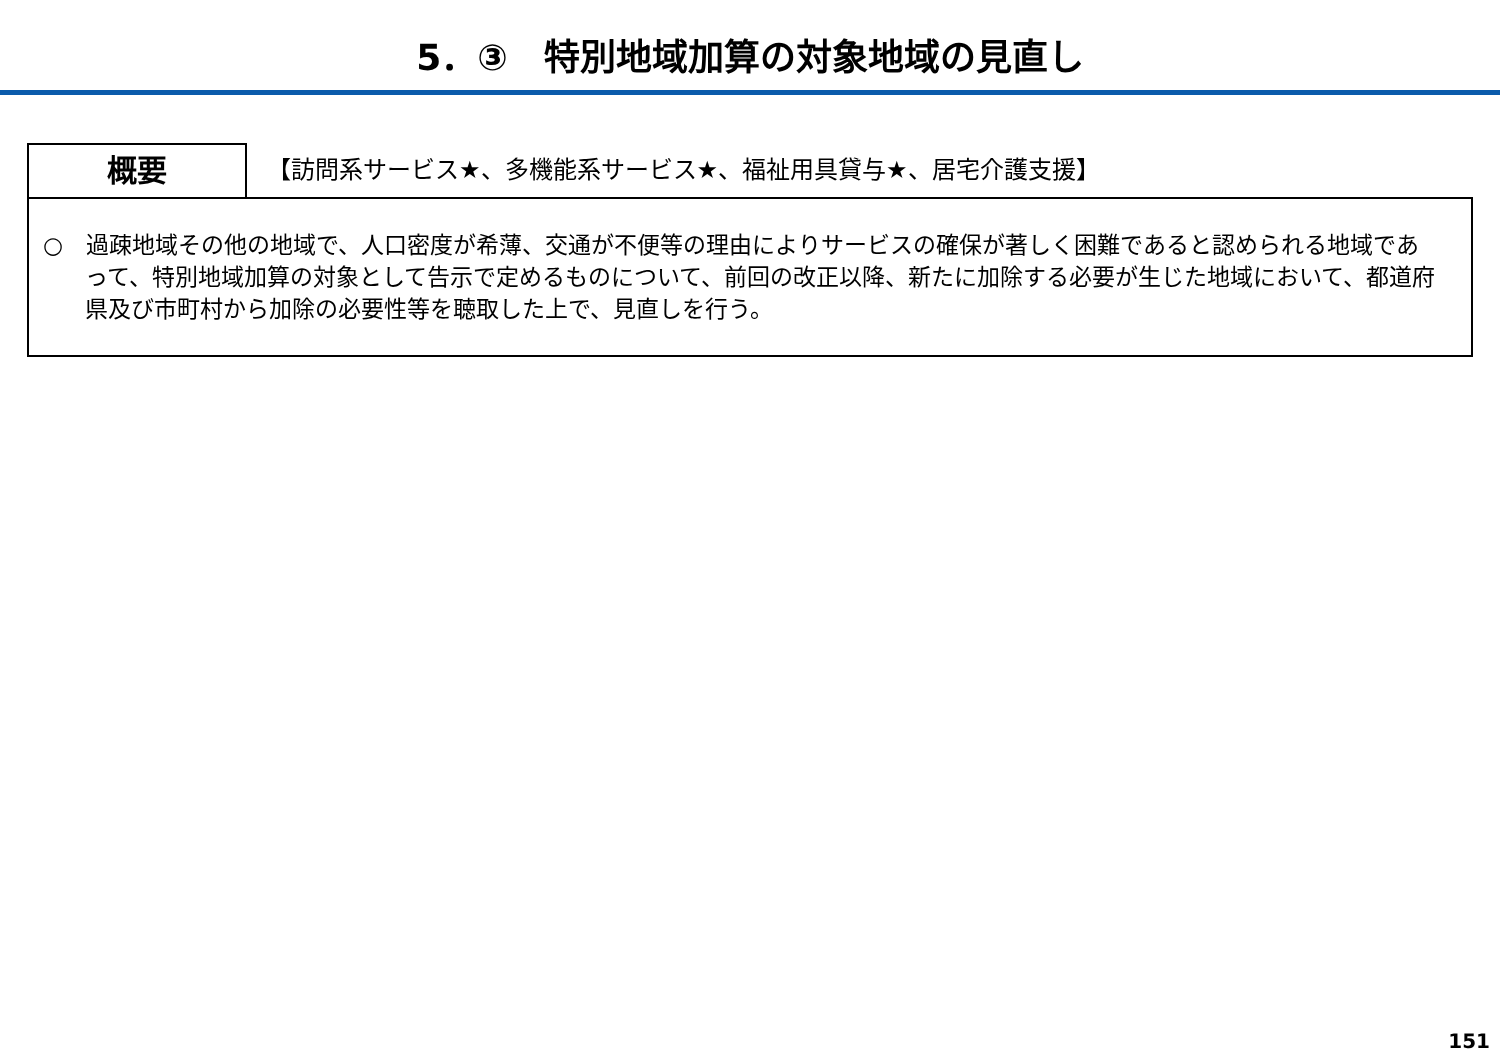5．③　特別地域加算の対象地域の見直し
概要
【訪問系サービス★、多機能系サービス★、福祉用具貸与★、居宅介護支援】
○　過疎地域その他の地域で、人口密度が希薄、交通が不便等の理由によりサービスの確保が著しく困難であると認められる地域であって、特別地域加算の対象として告示で定めるものについて、前回の改正以降、新たに加除する必要が生じた地域において、都道府県及び市町村から加除の必要性等を聴取した上で、見直しを行う。
151